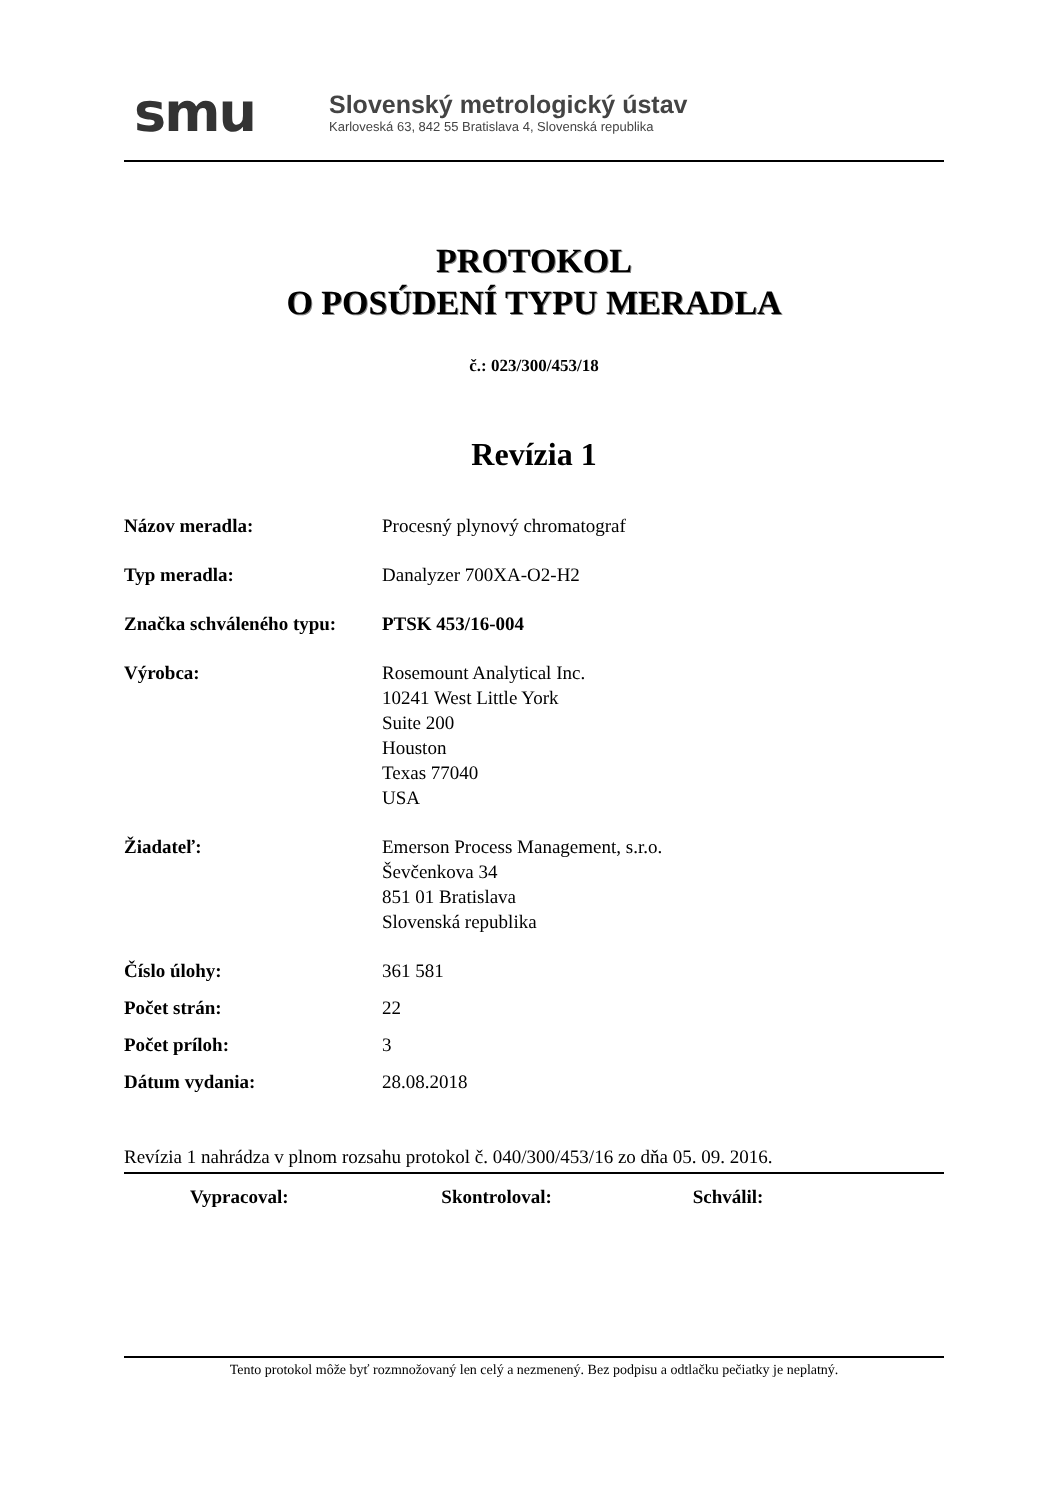smu
Slovenský metrologický ústav
Karloveská 63, 842 55 Bratislava 4, Slovenská republika
PROTOKOL
O POSÚDENÍ TYPU MERADLA
č.: 023/300/453/18
Revízia 1
Názov meradla: Procesný plynový chromatograf
Typ meradla: Danalyzer 700XA-O2-H2
Značka schváleného typu:
PTSK 453/16-004
Výrobca: Rosemount Analytical Inc.
10241 West Little York
Suite 200
Houston
Texas 77040
USA
Žiadateľ: Emerson Process Management, s.r.o.
Ševčenkova 34
851 01 Bratislava
Slovenská republika
Číslo úlohy: 361 581
Počet strán: 22
Počet príloh: 3
Dátum vydania: 28.08.2018
Revízia 1 nahrádza v plnom rozsahu protokol č. 040/300/453/16 zo dňa 05. 09. 2016.
Vypracoval: Skontroloval: Schválil:
Tento protokol môže byť rozmnožovaný len celý a nezmenený. Bez podpisu a odtlačku pečiatky je neplatný.